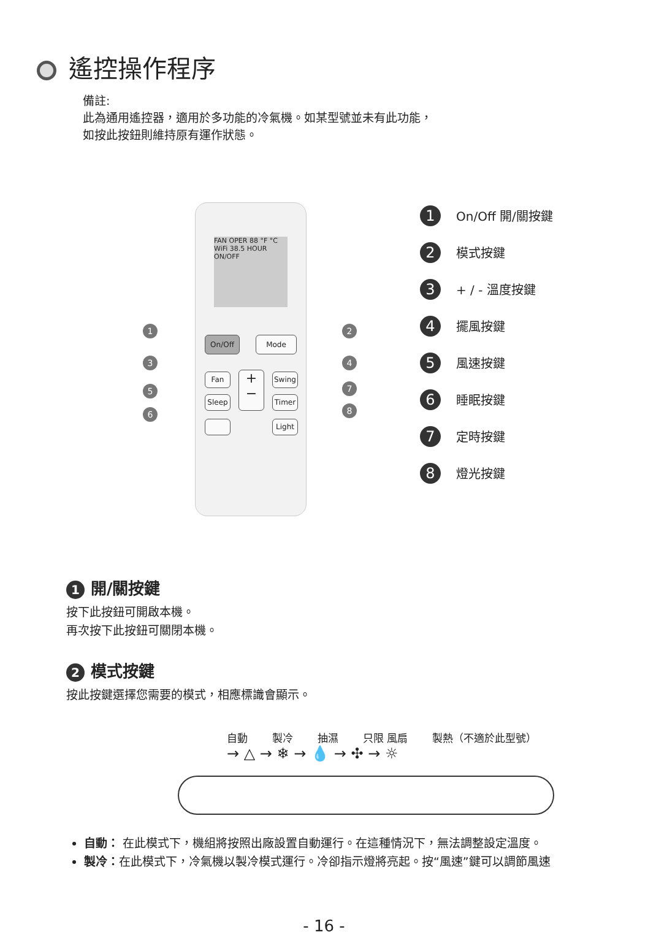遙控操作程序
備註:
此為通用遙控器，適用於多功能的冷氣機。如某型號並未有此功能，
如按此按鈕則維持原有運作狀態。
FAN OPER 88 °F °C WiFi 38.5 HOUR ON/OFF
On/Off Mode
Fan
+
−
Swing
Sleep Timer
Light
1 2
3 4
5 7
6 8
1 On/Off 開/關按鍵
2 模式按鍵
3 + / - 溫度按鍵
4 擺風按鍵
5 風速按鍵
6 睡眠按鍵
7 定時按鍵
8 燈光按鍵
1 開/關按鍵
按下此按鈕可開啟本機。
再次按下此按鈕可關閉本機。
2 模式按鍵
按此按鍵選擇您需要的模式，相應標識會顯示。
自動 製冷 抽濕 只限 風扇 製熱（不適於此型號）
→ △ → ❄ → 💧 → ✣ → ☼
自動： 在此模式下，機組將按照出廠設置自動運行。在這種情況下，無法調整設定溫度。
製冷：在此模式下，冷氣機以製冷模式運行。冷卻指示燈將亮起。按“風速”鍵可以調節風速
- 16 -